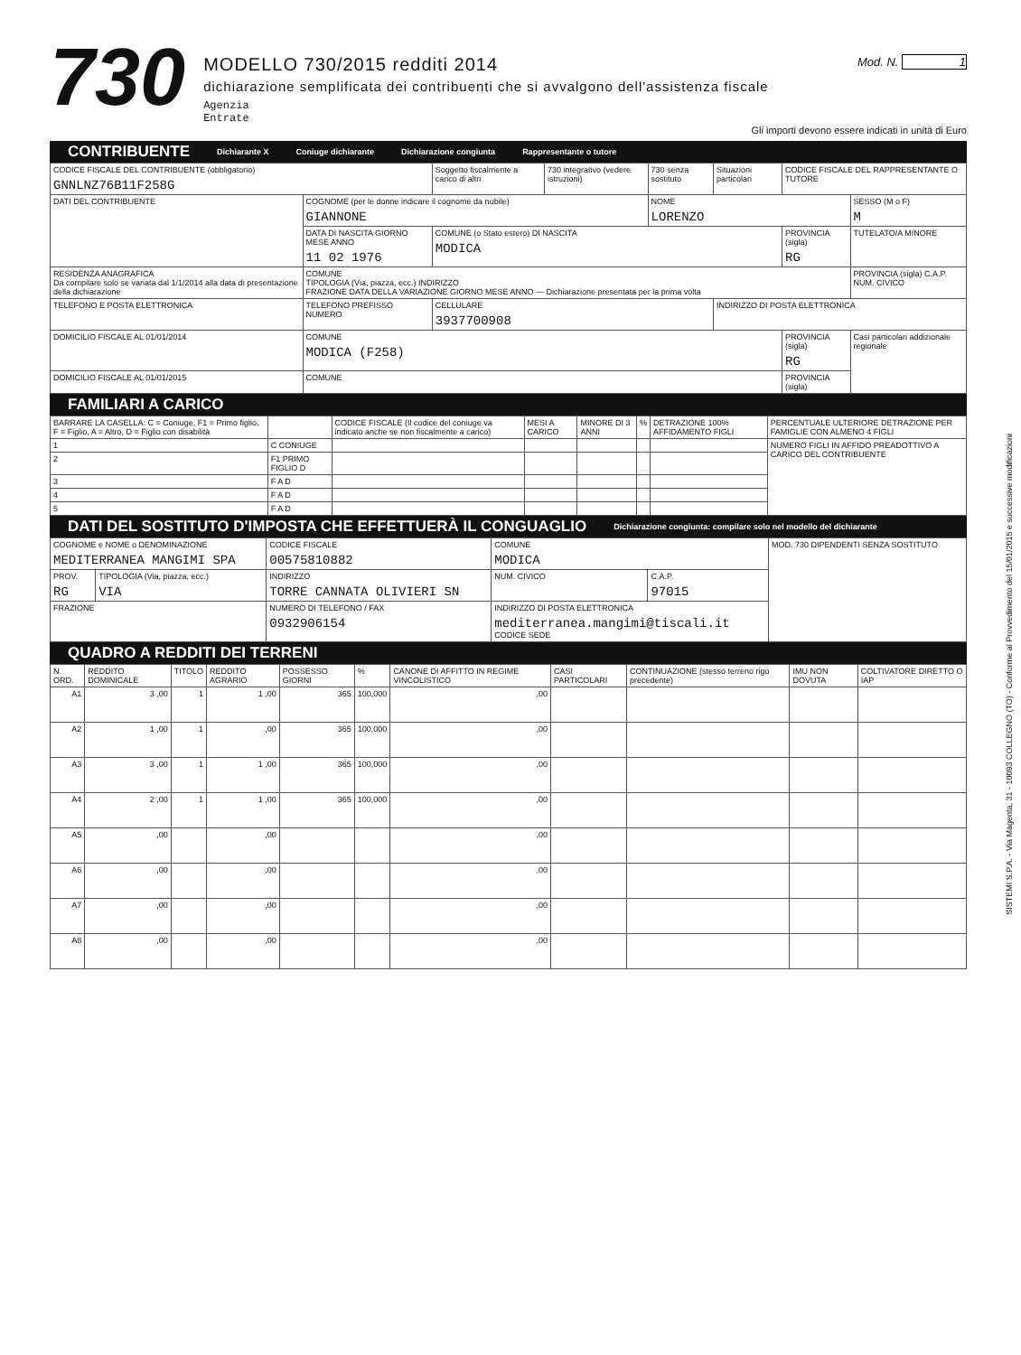730
MODELLO 730/2015 redditi 2014
dichiarazione semplificata dei contribuenti che si avvalgono dell'assistenza fiscale
Agenzia
Entrate
Mod. N. 1
Gli importi devono essere indicati in unità di Euro
CONTRIBUENTE Dichiarante X Coniuge dichiarante Dichiarazione congiunta Rappresentante o tutore
| CODICE FISCALE DEL CONTRIBUENTE (obbligatorio) GNNLNZ76B11F258G | | Soggetto fiscalmente a carico di altri | 730 integrativo (vedere istruzioni) | 730 senza sostituto | Situazioni particolari | CODICE FISCALE DEL RAPPRESENTANTE O TUTORE | |
| DATI DEL CONTRIBUENTE | COGNOME (per le donne indicare il cognome da nubile) GIANNONE | | | NOME LORENZO | | | SESSO (M o F) M |
| | DATA DI NASCITA GIORNO MESE ANNO 11 02 1976 | COMUNE (o Stato estero) DI NASCITA MODICA | | | | PROVINCIA (sigla) RG | TUTELATO/A MINORE |
| RESIDENZA ANAGRAFICA Da compilare solo se variata dal 1/1/2014 alla data di presentazione della dichiarazione | COMUNE TIPOLOGIA (Via, piazza, ecc.) INDIRIZZO FRAZIONE DATA DELLA VARIAZIONE GIORNO MESE ANNO — Dichiarazione presentata per la prima volta | | | | | | PROVINCIA (sigla) C.A.P. NUM. CIVICO |
| TELEFONO E POSTA ELETTRONICA | TELEFONO PREFISSO NUMERO | CELLULARE 3937700908 | | | INDIRIZZO DI POSTA ELETTRONICA | | |
| DOMICILIO FISCALE AL 01/01/2014 | COMUNE MODICA (F258) | | | | | PROVINCIA (sigla) RG | Casi particolari addizionale regionale |
| DOMICILIO FISCALE AL 01/01/2015 | COMUNE | | | | | PROVINCIA (sigla) | |
FAMILIARI A CARICO
| BARRARE LA CASELLA: C = Coniuge, F1 = Primo figlio, F = Figlio, A = Altro, D = Figlio con disabilità | | CODICE FISCALE (Il codice del coniuge va indicato anche se non fiscalmente a carico) | MESI A CARICO | MINORE DI 3 ANNI | % | DETRAZIONE 100% AFFIDAMENTO FIGLI | PERCENTUALE ULTERIORE DETRAZIONE PER FAMIGLIE CON ALMENO 4 FIGLI |
| --- | --- | --- | --- | --- | --- | --- | --- |
| 1 | C CONIUGE | | | | | | NUMERO FIGLI IN AFFIDO PREADOTTIVO A CARICO DEL CONTRIBUENTE |
| 2 | F1 PRIMO FIGLIO D | | | | | | |
| 3 | F A D | | | | | | |
| 4 | F A D | | | | | | |
| 5 | F A D | | | | | | |
DATI DEL SOSTITUTO D'IMPOSTA CHE EFFETTUERÀ IL CONGUAGLIO Dichiarazione congiunta: compilare solo nel modello del dichiarante
| COGNOME e NOME o DENOMINAZIONE MEDITERRANEA MANGIMI SPA | | CODICE FISCALE 00575810882 | COMUNE MODICA | | MOD. 730 DIPENDENTI SENZA SOSTITUTO |
| PROV. RG | TIPOLOGIA (Via, piazza, ecc.) VIA | INDIRIZZO TORRE CANNATA OLIVIERI SN | NUM. CIVICO | C.A.P. 97015 | |
| FRAZIONE | | NUMERO DI TELEFONO / FAX 0932906154 | INDIRIZZO DI POSTA ELETTRONICA mediterranea.mangimi@tiscali.it CODICE SEDE | | |
QUADRO A REDDITI DEI TERRENI
| N. ORD. | REDDITO DOMINICALE | TITOLO | REDDITO AGRARIO | POSSESSO GIORNI | % | CANONE DI AFFITTO IN REGIME VINCOLISTICO | CASI PARTICOLARI | CONTINUAZIONE (stesso terreno rigo precedente) | IMU NON DOVUTA | COLTIVATORE DIRETTO O IAP |
| --- | --- | --- | --- | --- | --- | --- | --- | --- | --- | --- |
| A1 | 3 ,00 | 1 | 1 ,00 | 365 | 100,000 | ,00 | | | | |
| A2 | 1 ,00 | 1 | ,00 | 365 | 100,000 | ,00 | | | | |
| A3 | 3 ,00 | 1 | 1 ,00 | 365 | 100,000 | ,00 | | | | |
| A4 | 2 ,00 | 1 | 1 ,00 | 365 | 100,000 | ,00 | | | | |
| A5 | ,00 | | ,00 | | | ,00 | | | | |
| A6 | ,00 | | ,00 | | | ,00 | | | | |
| A7 | ,00 | | ,00 | | | ,00 | | | | |
| A8 | ,00 | | ,00 | | | ,00 | | | | |
SISTEMI S.P.A. - Via Magenta, 31 - 10093 COLLEGNO (TO) - Conforme al Provvedimento del 15/01/2015 e successive modificazioni